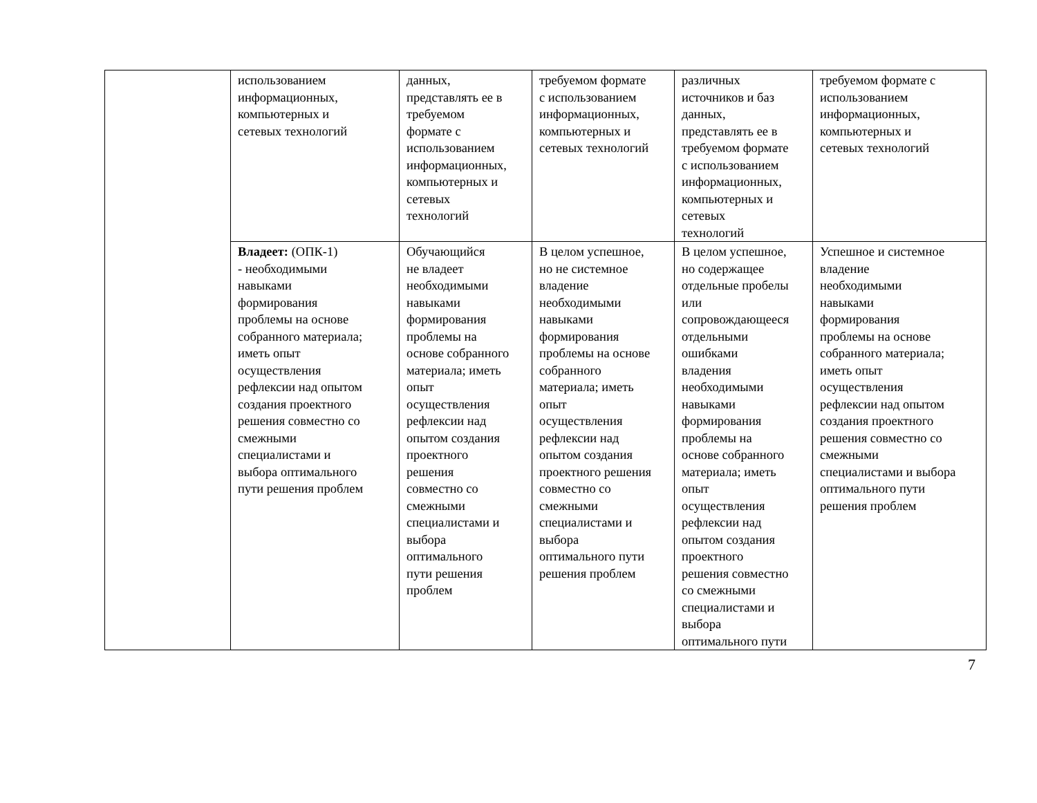| | использованием информационных, компьютерных и сетевых технологий | данных, представлять ее в требуемом формате с использованием информационных, компьютерных и сетевых технологий | требуемом формате с использованием информационных, компьютерных и сетевых технологий | различных источников и баз данных, представлять ее в требуемом формате с использованием информационных, компьютерных и сетевых технологий | требуемом формате с использованием информационных, компьютерных и сетевых технологий |
| | Владеет: (ОПК-1) - необходимыми навыками формирования проблемы на основе собранного материала; иметь опыт осуществления рефлексии над опытом создания проектного решения совместно со смежными специалистами и выбора оптимального пути решения проблем | Обучающийся не владеет необходимыми навыками формирования проблемы на основе собранного материала; иметь опыт осуществления рефлексии над опытом создания проектного решения совместно со смежными специалистами и выбора оптимального пути решения проблем | В целом успешное, но не системное владение необходимыми навыками формирования проблемы на основе собранного материала; иметь опыт осуществления рефлексии над опытом создания проектного решения совместно со смежными специалистами и выбора оптимального пути решения проблем | В целом успешное, но содержащее отдельные пробелы или сопровождающееся отдельными ошибками владения необходимыми навыками формирования проблемы на основе собранного материала; иметь опыт осуществления рефлексии над опытом создания проектного решения совместно со смежными специалистами и выбора оптимального пути | Успешное и системное владение необходимыми навыками формирования проблемы на основе собранного материала; иметь опыт осуществления рефлексии над опытом создания проектного решения совместно со смежными специалистами и выбора оптимального пути решения проблем |
7